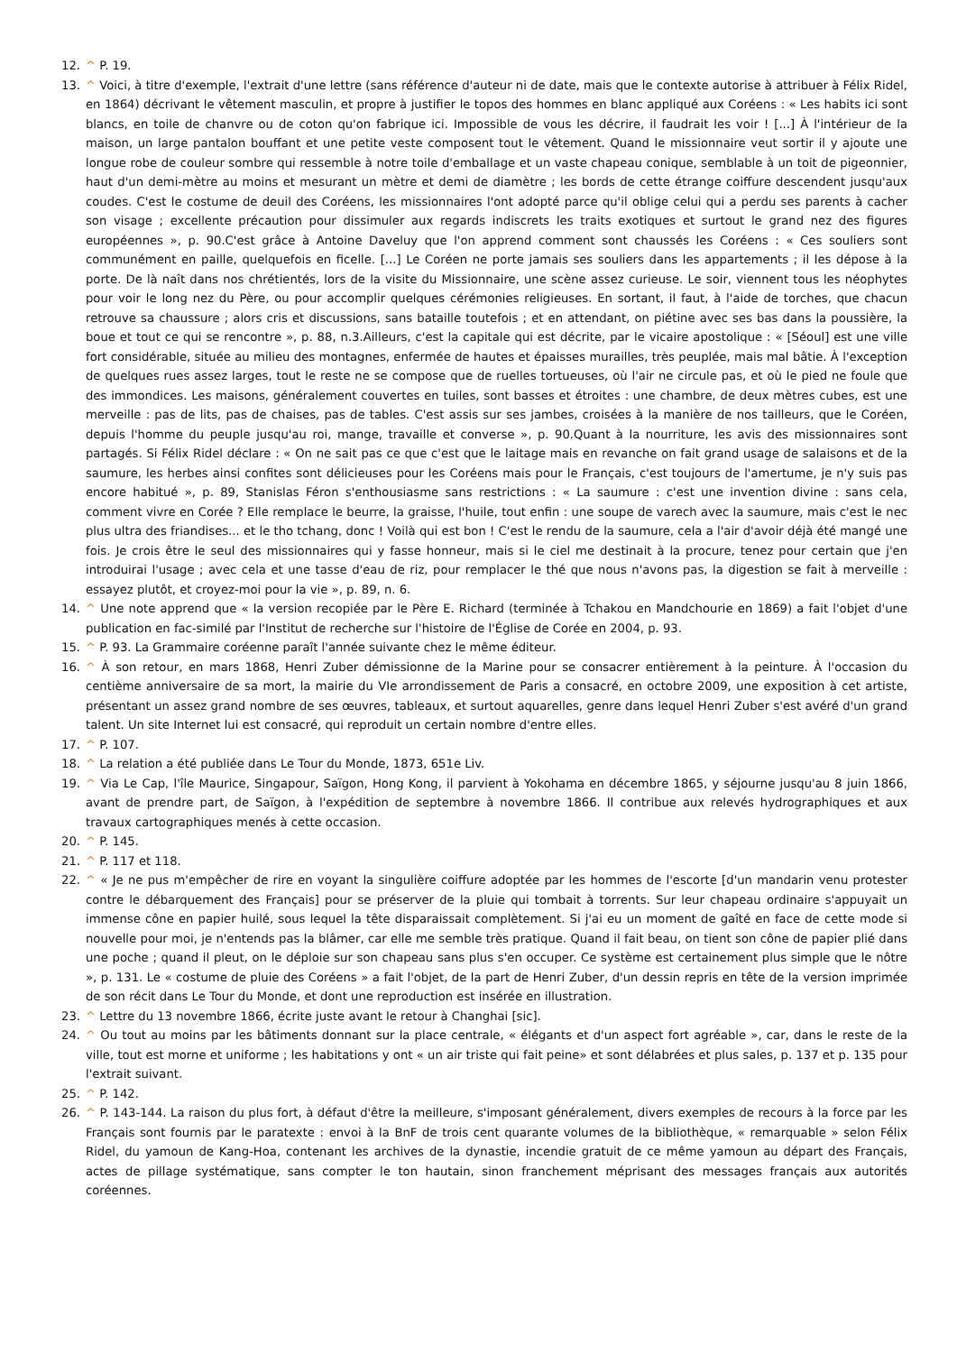12. ^ P. 19.
13. ^ Voici, à titre d'exemple, l'extrait d'une lettre (sans référence d'auteur ni de date, mais que le contexte autorise à attribuer à Félix Ridel, en 1864) décrivant le vêtement masculin, et propre à justifier le topos des hommes en blanc appliqué aux Coréens : « Les habits ici sont blancs, en toile de chanvre ou de coton qu'on fabrique ici. Impossible de vous les décrire, il faudrait les voir ! [...] À l'intérieur de la maison, un large pantalon bouffant et une petite veste composent tout le vêtement. Quand le missionnaire veut sortir il y ajoute une longue robe de couleur sombre qui ressemble à notre toile d'emballage et un vaste chapeau conique, semblable à un toit de pigeonnier, haut d'un demi-mètre au moins et mesurant un mètre et demi de diamètre ; les bords de cette étrange coiffure descendent jusqu'aux coudes. C'est le costume de deuil des Coréens, les missionnaires l'ont adopté parce qu'il oblige celui qui a perdu ses parents à cacher son visage ; excellente précaution pour dissimuler aux regards indiscrets les traits exotiques et surtout le grand nez des figures européennes », p. 90.C'est grâce à Antoine Daveluy que l'on apprend comment sont chaussés les Coréens : « Ces souliers sont communément en paille, quelquefois en ficelle. [...] Le Coréen ne porte jamais ses souliers dans les appartements ; il les dépose à la porte. De là naît dans nos chrétientés, lors de la visite du Missionnaire, une scène assez curieuse. Le soir, viennent tous les néophytes pour voir le long nez du Père, ou pour accomplir quelques cérémonies religieuses. En sortant, il faut, à l'aide de torches, que chacun retrouve sa chaussure ; alors cris et discussions, sans bataille toutefois ; et en attendant, on piétine avec ses bas dans la poussière, la boue et tout ce qui se rencontre », p. 88, n.3.Ailleurs, c'est la capitale qui est décrite, par le vicaire apostolique : « [Séoul] est une ville fort considérable, située au milieu des montagnes, enfermée de hautes et épaisses murailles, très peuplée, mais mal bâtie. À l'exception de quelques rues assez larges, tout le reste ne se compose que de ruelles tortueuses, où l'air ne circule pas, et où le pied ne foule que des immondices. Les maisons, généralement couvertes en tuiles, sont basses et étroites : une chambre, de deux mètres cubes, est une merveille : pas de lits, pas de chaises, pas de tables. C'est assis sur ses jambes, croisées à la manière de nos tailleurs, que le Coréen, depuis l'homme du peuple jusqu'au roi, mange, travaille et converse », p. 90.Quant à la nourriture, les avis des missionnaires sont partagés. Si Félix Ridel déclare : « On ne sait pas ce que c'est que le laitage mais en revanche on fait grand usage de salaisons et de la saumure, les herbes ainsi confites sont délicieuses pour les Coréens mais pour le Français, c'est toujours de l'amertume, je n'y suis pas encore habitué », p. 89, Stanislas Féron s'enthousiasme sans restrictions : « La saumure : c'est une invention divine : sans cela, comment vivre en Corée ? Elle remplace le beurre, la graisse, l'huile, tout enfin : une soupe de varech avec la saumure, mais c'est le nec plus ultra des friandises... et le tho tchang, donc ! Voilà qui est bon ! C'est le rendu de la saumure, cela a l'air d'avoir déjà été mangé une fois. Je crois être le seul des missionnaires qui y fasse honneur, mais si le ciel me destinait à la procure, tenez pour certain que j'en introduirai l'usage ; avec cela et une tasse d'eau de riz, pour remplacer le thé que nous n'avons pas, la digestion se fait à merveille : essayez plutôt, et croyez-moi pour la vie », p. 89, n. 6.
14. ^ Une note apprend que « la version recopiée par le Père E. Richard (terminée à Tchakou en Mandchourie en 1869) a fait l'objet d'une publication en fac-similé par l'Institut de recherche sur l'histoire de l'Église de Corée en 2004, p. 93.
15. ^ P. 93. La Grammaire coréenne paraît l'année suivante chez le même éditeur.
16. ^ À son retour, en mars 1868, Henri Zuber démissionne de la Marine pour se consacrer entièrement à la peinture. À l'occasion du centième anniversaire de sa mort, la mairie du VIe arrondissement de Paris a consacré, en octobre 2009, une exposition à cet artiste, présentant un assez grand nombre de ses œuvres, tableaux, et surtout aquarelles, genre dans lequel Henri Zuber s'est avéré d'un grand talent. Un site Internet lui est consacré, qui reproduit un certain nombre d'entre elles.
17. ^ P. 107.
18. ^ La relation a été publiée dans Le Tour du Monde, 1873, 651e Liv.
19. ^ Via Le Cap, l'île Maurice, Singapour, Saïgon, Hong Kong, il parvient à Yokohama en décembre 1865, y séjourne jusqu'au 8 juin 1866, avant de prendre part, de Saïgon, à l'expédition de septembre à novembre 1866. Il contribue aux relevés hydrographiques et aux travaux cartographiques menés à cette occasion.
20. ^ P. 145.
21. ^ P. 117 et 118.
22. ^ « Je ne pus m'empêcher de rire en voyant la singulière coiffure adoptée par les hommes de l'escorte [d'un mandarin venu protester contre le débarquement des Français] pour se préserver de la pluie qui tombait à torrents. Sur leur chapeau ordinaire s'appuyait un immense cône en papier huilé, sous lequel la tête disparaissait complètement. Si j'ai eu un moment de gaîté en face de cette mode si nouvelle pour moi, je n'entends pas la blâmer, car elle me semble très pratique. Quand il fait beau, on tient son cône de papier plié dans une poche ; quand il pleut, on le déploie sur son chapeau sans plus s'en occuper. Ce système est certainement plus simple que le nôtre », p. 131. Le « costume de pluie des Coréens » a fait l'objet, de la part de Henri Zuber, d'un dessin repris en tête de la version imprimée de son récit dans Le Tour du Monde, et dont une reproduction est insérée en illustration.
23. ^ Lettre du 13 novembre 1866, écrite juste avant le retour à Changhai [sic].
24. ^ Ou tout au moins par les bâtiments donnant sur la place centrale, « élégants et d'un aspect fort agréable », car, dans le reste de la ville, tout est morne et uniforme ; les habitations y ont « un air triste qui fait peine» et sont délabrées et plus sales, p. 137 et p. 135 pour l'extrait suivant.
25. ^ P. 142.
26. ^ P. 143-144. La raison du plus fort, à défaut d'être la meilleure, s'imposant généralement, divers exemples de recours à la force par les Français sont fournis par le paratexte : envoi à la BnF de trois cent quarante volumes de la bibliothèque, « remarquable » selon Félix Ridel, du yamoun de Kang-Hoa, contenant les archives de la dynastie, incendie gratuit de ce même yamoun au départ des Français, actes de pillage systématique, sans compter le ton hautain, sinon franchement méprisant des messages français aux autorités coréennes.